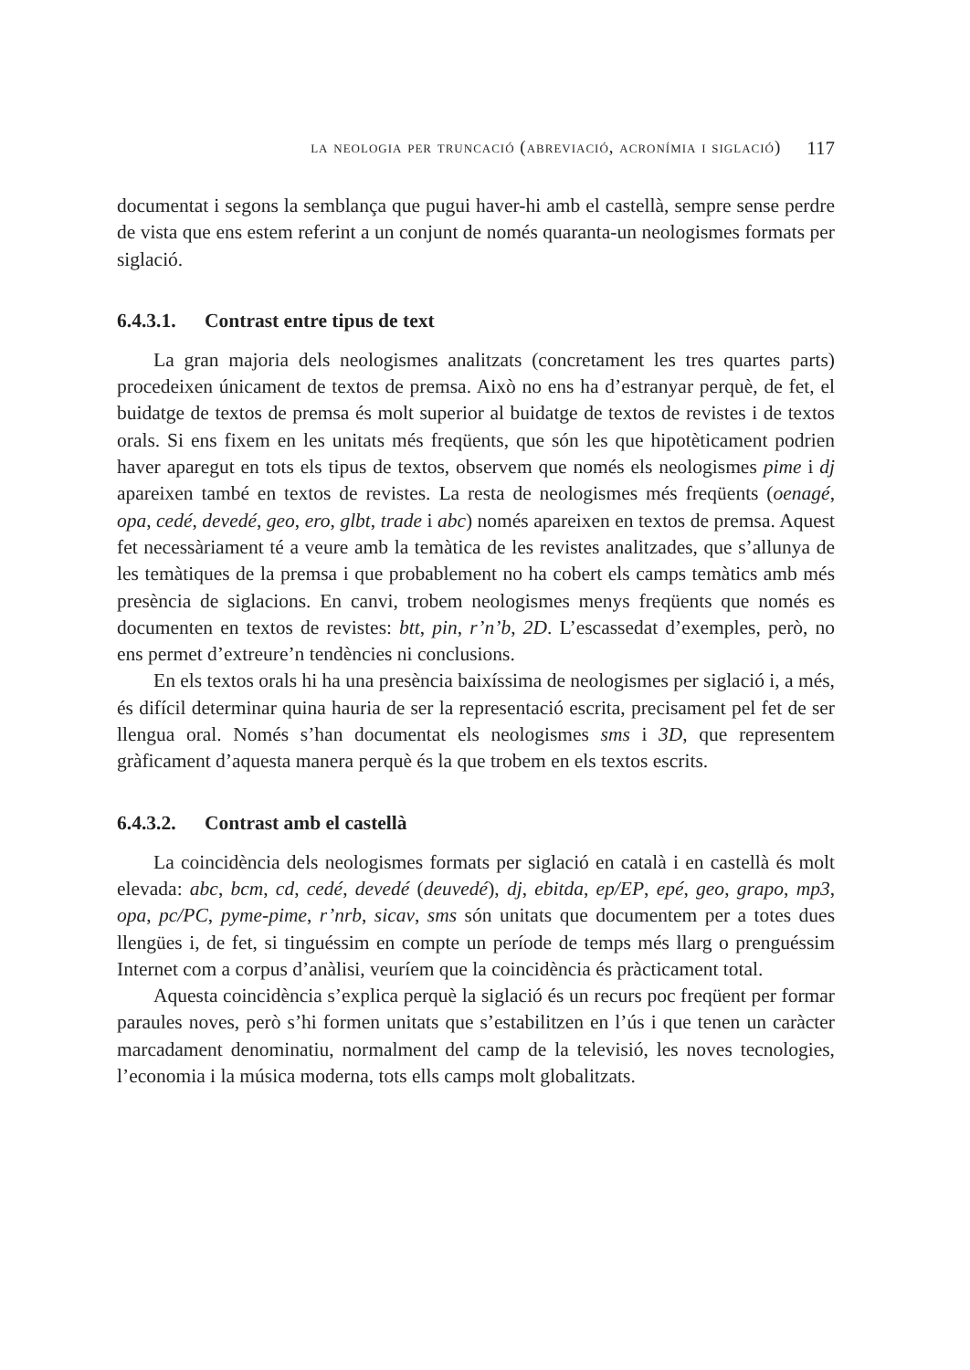la neologia per truncació (abreviació, acronímia i siglació) 117
documentat i segons la semblança que pugui haver-hi amb el castellà, sempre sense perdre de vista que ens estem referint a un conjunt de només quaranta-un neologismes formats per siglació.
6.4.3.1. Contrast entre tipus de text
La gran majoria dels neologismes analitzats (concretament les tres quartes parts) procedeixen únicament de textos de premsa. Això no ens ha d’estranyar perquè, de fet, el buidatge de textos de premsa és molt superior al buidatge de textos de revistes i de textos orals. Si ens fixem en les unitats més freqüents, que són les que hipotèticament podrien haver aparegut en tots els tipus de textos, observem que només els neologismes pime i dj apareixen també en textos de revistes. La resta de neologismes més freqüents (oenagé, opa, cedé, devedé, geo, ero, glbt, trade i abc) només apareixen en textos de premsa. Aquest fet necessàriament té a veure amb la temàtica de les revistes analitzades, que s’allunya de les temàtiques de la premsa i que probablement no ha cobert els camps temàtics amb més presència de siglacions. En canvi, trobem neologismes menys freqüents que només es documenten en textos de revistes: btt, pin, r’n’b, 2D. L’escassedat d’exemples, però, no ens permet d’extreure’n tendències ni conclusions.
En els textos orals hi ha una presència baixíssima de neologismes per siglació i, a més, és difícil determinar quina hauria de ser la representació escrita, precisament pel fet de ser llengua oral. Només s’han documentat els neologismes sms i 3D, que representem gràficament d’aquesta manera perquè és la que trobem en els textos escrits.
6.4.3.2. Contrast amb el castellà
La coincidència dels neologismes formats per siglació en català i en castellà és molt elevada: abc, bcm, cd, cedé, devedé (deuvedé), dj, ebitda, ep/EP, epé, geo, grapo, mp3, opa, pc/PC, pyme-pime, r’nrb, sicav, sms són unitats que documentem per a totes dues llengües i, de fet, si tinguéssim en compte un període de temps més llarg o prenguéssim Internet com a corpus d’anàlisi, veuríem que la coincidència és pràcticament total.
Aquesta coincidència s’explica perquè la siglació és un recurs poc freqüent per formar paraules noves, però s’hi formen unitats que s’estabilitzen en l’ús i que tenen un caràcter marcadament denominatiu, normalment del camp de la televisió, les noves tecnologies, l’economia i la música moderna, tots ells camps molt globalitzats.